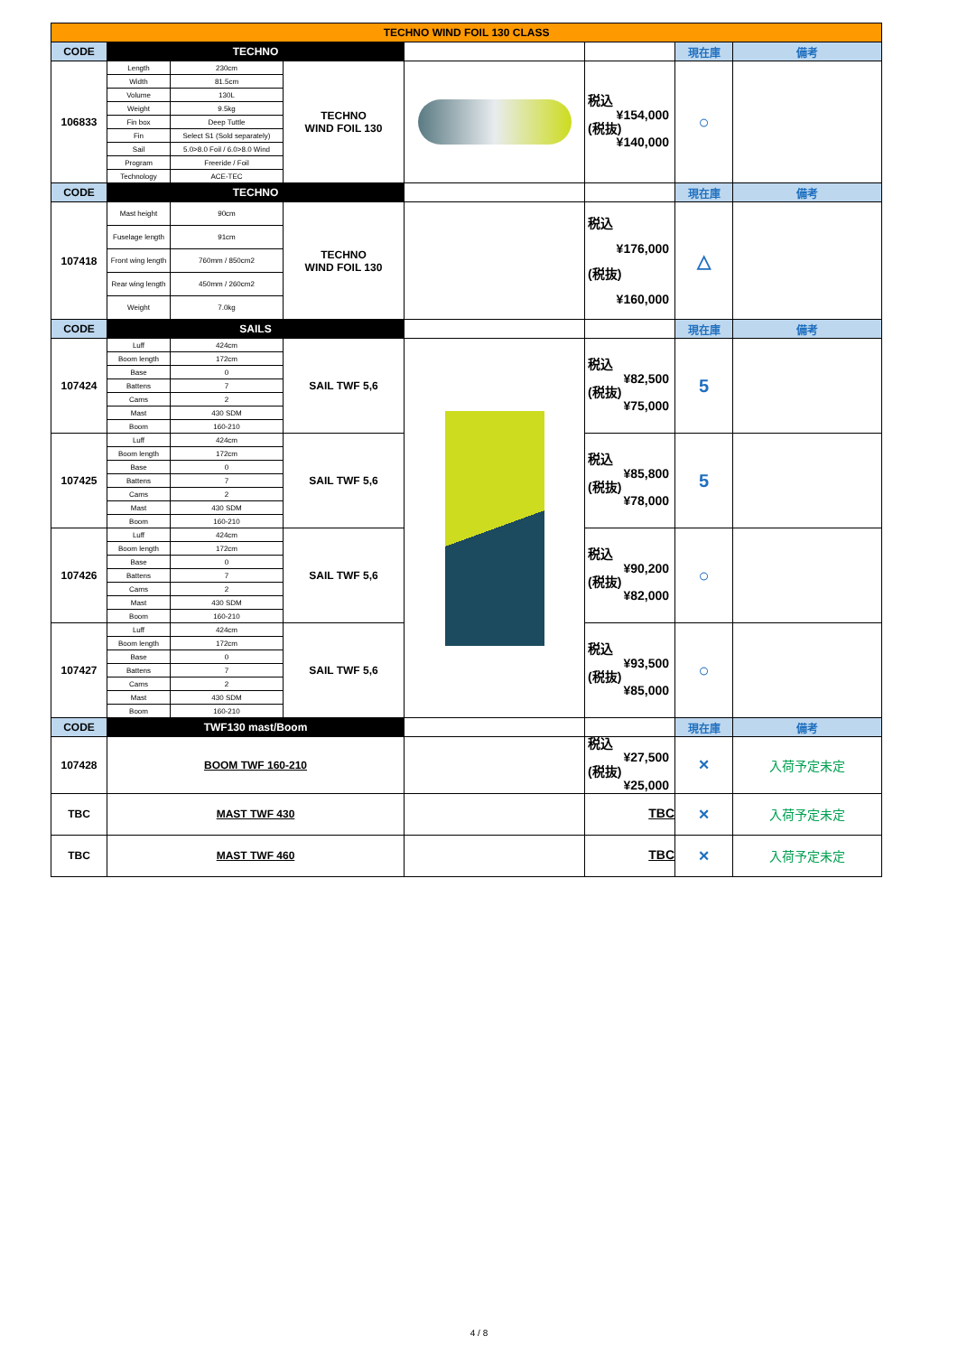| TECHNO WIND FOIL 130 CLASS | | | | | | | |
| CODE | TECHNO | | | | | 現在庫 | 備考 |
| 106833 | Length | 230cm | TECHNO WIND FOIL 130 | | 税込 ¥154,000 (税抜) ¥140,000 | ○ | |
| | Width | 81.5cm | | | | | |
| | Volume | 130L | | | | | |
| | Weight | 9.5kg | | | | | |
| | Fin box | Deep Tuttle | | | | | |
| | Fin | Select S1 (Sold separately) | | | | | |
| | Sail | 5.0>8.0 Foil / 6.0>8.0 Wind | | | | | |
| | Program | Freeride / Foil | | | | | |
| | Technology | ACE-TEC | | | | | |
| CODE | TECHNO | | | | | 現在庫 | 備考 |
| 107418 | Mast height | 90cm | TECHNO WIND FOIL 130 | | 税込 ¥176,000 (税抜) ¥160,000 | △ | |
| | Fuselage length | 91cm | | | | | |
| | Front wing length | 760mm / 850cm2 | | | | | |
| | Rear wing length | 450mm / 260cm2 | | | | | |
| | Weight | 7.0kg | | | | | |
| CODE | SAILS | | | | | 現在庫 | 備考 |
| 107424 | Luff | 424cm | SAIL TWF 5,6 | | 税込 ¥82,500 (税抜) ¥75,000 | 5 | |
| | Boom length | 172cm | | | | | |
| | Base | 0 | | | | | |
| | Battens | 7 | | | | | |
| | Cams | 2 | | | | | |
| | Mast | 430 SDM | | | | | |
| | Boom | 160-210 | | | | | |
| 107425 | Luff | 424cm | SAIL TWF 5,6 | | 税込 ¥85,800 (税抜) ¥78,000 | 5 | |
| | Boom length | 172cm | | | | | |
| | Base | 0 | | | | | |
| | Battens | 7 | | | | | |
| | Cams | 2 | | | | | |
| | Mast | 430 SDM | | | | | |
| | Boom | 160-210 | | | | | |
| 107426 | Luff | 424cm | SAIL TWF 5,6 | | 税込 ¥90,200 (税抜) ¥82,000 | ○ | |
| | Boom length | 172cm | | | | | |
| | Base | 0 | | | | | |
| | Battens | 7 | | | | | |
| | Cams | 2 | | | | | |
| | Mast | 430 SDM | | | | | |
| | Boom | 160-210 | | | | | |
| 107427 | Luff | 424cm | SAIL TWF 5,6 | | 税込 ¥93,500 (税抜) ¥85,000 | ○ | |
| | Boom length | 172cm | | | | | |
| | Base | 0 | | | | | |
| | Battens | 7 | | | | | |
| | Cams | 2 | | | | | |
| | Mast | 430 SDM | | | | | |
| | Boom | 160-210 | | | | | |
| CODE | TWF130 mast/Boom | | | | | 現在庫 | 備考 |
| 107428 | BOOM TWF 160-210 | | | | 税込 ¥27,500 (税抜) ¥25,000 | × | 入荷予定未定 |
| TBC | MAST TWF 430 | | | | TBC | × | 入荷予定未定 |
| TBC | MAST TWF 460 | | | | TBC | × | 入荷予定未定 |
4 / 8